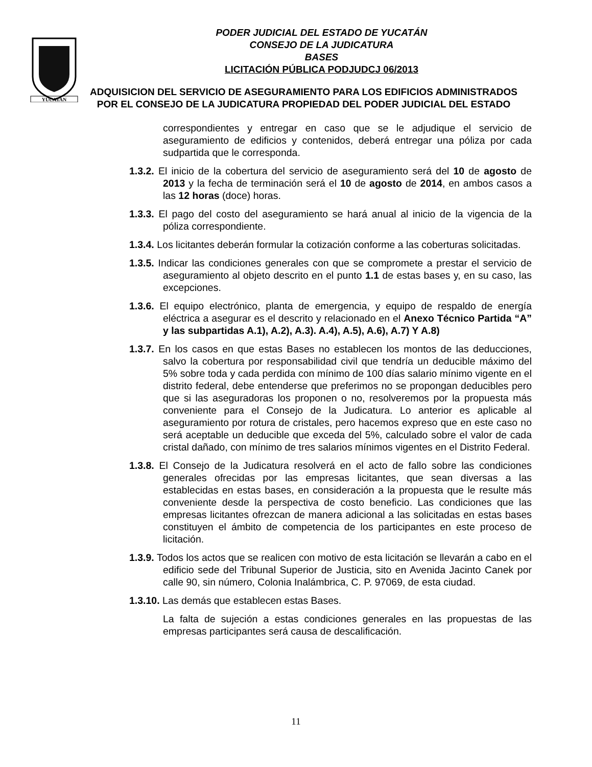YUCATAN
PODER JUDICIAL DEL ESTADO DE YUCATÁN
CONSEJO DE LA JUDICATURA
BASES
LICITACIÓN PÚBLICA PODJUDCJ 06/2013
ADQUISICION DEL SERVICIO DE ASEGURAMIENTO PARA LOS EDIFICIOS ADMINISTRADOS POR EL CONSEJO DE LA JUDICATURA PROPIEDAD DEL PODER JUDICIAL DEL ESTADO
correspondientes y entregar en caso que se le adjudique el servicio de aseguramiento de edificios y contenidos, deberá entregar una póliza por cada sudpartida que le corresponda.
1.3.2. El inicio de la cobertura del servicio de aseguramiento será del 10 de agosto de 2013 y la fecha de terminación será el 10 de agosto de 2014, en ambos casos a las 12 horas (doce) horas.
1.3.3. El pago del costo del aseguramiento se hará anual al inicio de la vigencia de la póliza correspondiente.
1.3.4. Los licitantes deberán formular la cotización conforme a las coberturas solicitadas.
1.3.5. Indicar las condiciones generales con que se compromete a prestar el servicio de aseguramiento al objeto descrito en el punto 1.1 de estas bases y, en su caso, las excepciones.
1.3.6. El equipo electrónico, planta de emergencia, y equipo de respaldo de energía eléctrica a asegurar es el descrito y relacionado en el Anexo Técnico Partida “A” y las subpartidas A.1), A.2), A.3). A.4), A.5), A.6), A.7) Y A.8)
1.3.7. En los casos en que estas Bases no establecen los montos de las deducciones, salvo la cobertura por responsabilidad civil que tendría un deducible máximo del 5% sobre toda y cada perdida con mínimo de 100 días salario mínimo vigente en el distrito federal, debe entenderse que preferimos no se propongan deducibles pero que si las aseguradoras los proponen o no, resolveremos por la propuesta más conveniente para el Consejo de la Judicatura. Lo anterior es aplicable al aseguramiento por rotura de cristales, pero hacemos expreso que en este caso no será aceptable un deducible que exceda del 5%, calculado sobre el valor de cada cristal dañado, con mínimo de tres salarios mínimos vigentes en el Distrito Federal.
1.3.8. El Consejo de la Judicatura resolverá en el acto de fallo sobre las condiciones generales ofrecidas por las empresas licitantes, que sean diversas a las establecidas en estas bases, en consideración a la propuesta que le resulte más conveniente desde la perspectiva de costo beneficio. Las condiciones que las empresas licitantes ofrezcan de manera adicional a las solicitadas en estas bases constituyen el ámbito de competencia de los participantes en este proceso de licitación.
1.3.9. Todos los actos que se realicen con motivo de esta licitación se llevarán a cabo en el edificio sede del Tribunal Superior de Justicia, sito en Avenida Jacinto Canek por calle 90, sin número, Colonia Inalámbrica, C. P. 97069, de esta ciudad.
1.3.10. Las demás que establecen estas Bases.
La falta de sujeción a estas condiciones generales en las propuestas de las empresas participantes será causa de descalificación.
11